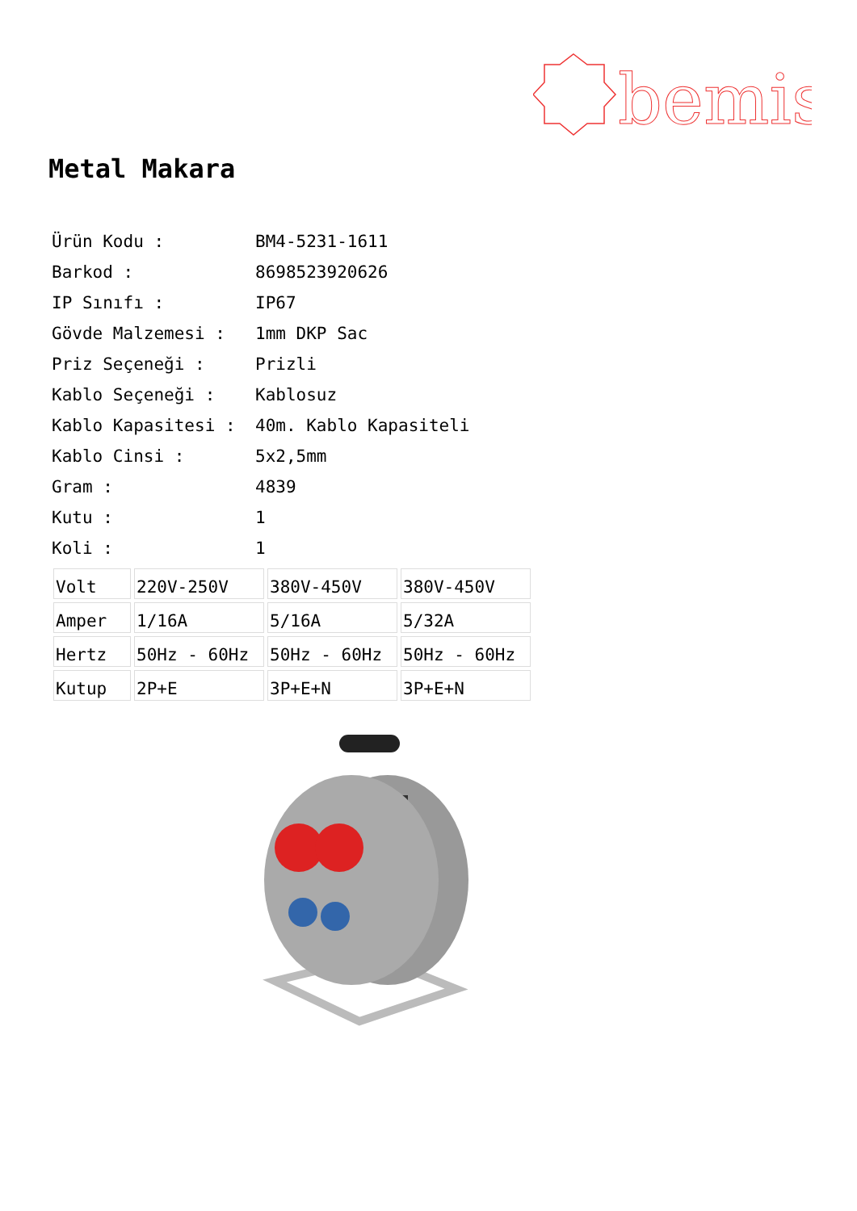bemis
Metal Makara
| Ürün Kodu : | BM4-5231-1611 |
| Barkod : | 8698523920626 |
| IP Sınıfı : | IP67 |
| Gövde Malzemesi : | 1mm DKP Sac |
| Priz Seçeneği : | Prizli |
| Kablo Seçeneği : | Kablosuz |
| Kablo Kapasitesi : | 40m. Kablo Kapasiteli |
| Kablo Cinsi : | 5x2,5mm |
| Gram : | 4839 |
| Kutu : | 1 |
| Koli : | 1 |
| Volt | 220V-250V | 380V-450V | 380V-450V |
| Amper | 1/16A | 5/16A | 5/32A |
| Hertz | 50Hz - 60Hz | 50Hz - 60Hz | 50Hz - 60Hz |
| Kutup | 2P+E | 3P+E+N | 3P+E+N |